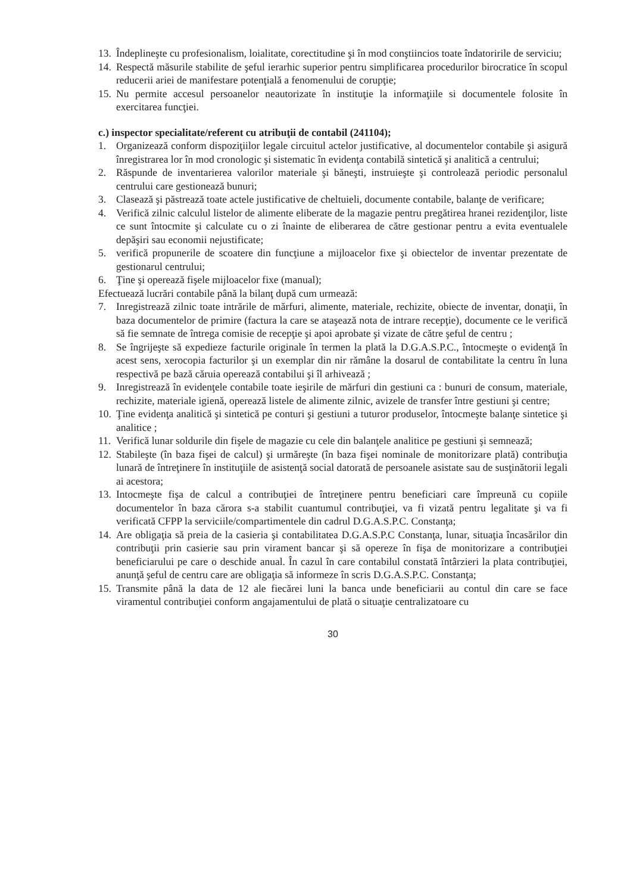13. Îndeplineşte cu profesionalism, loialitate, corectitudine şi în mod conştiincios toate îndatoririle de serviciu;
14. Respectă măsurile stabilite de şeful ierarhic superior pentru simplificarea procedurilor birocratice în scopul reducerii ariei de manifestare potenţială a fenomenului de corupţie;
15. Nu permite accesul persoanelor neautorizate în instituţie la informaţiile si documentele folosite în exercitarea funcţiei.
c.) inspector specialitate/referent cu atribuţii de contabil (241104);
1. Organizează conform dispoziţiilor legale circuitul actelor justificative, al documentelor contabile şi asigură înregistrarea lor în mod cronologic şi sistematic în evidenţa contabilă sintetică şi analitică a centrului;
2. Răspunde de inventarierea valorilor materiale şi băneşti, instruieşte şi controlează periodic personalul centrului care gestionează bunuri;
3. Clasează şi păstrează toate actele justificative de cheltuieli, documente contabile, balanţe de verificare;
4. Verifică zilnic calculul listelor de alimente eliberate de la magazie pentru pregătirea hranei rezidenţilor, liste ce sunt întocmite şi calculate cu o zi înainte de eliberarea de către gestionar pentru a evita eventualele depăşiri sau economii nejustificate;
5. verifică propunerile de scoatere din funcţiune a mijloacelor fixe şi obiectelor de inventar prezentate de gestionarul centrului;
6. Ţine şi operează fişele mijloacelor fixe (manual);
Efectuează lucrări contabile până la bilanţ după cum urmează:
7. Inregistrează zilnic toate intrările de mărfuri, alimente, materiale, rechizite, obiecte de inventar, donaţii, în baza documentelor de primire (factura la care se ataşează nota de intrare recepţie), documente ce le verifică să fie semnate de întrega comisie de recepţie şi apoi aprobate şi vizate de către şeful de centru ;
8. Se îngrijeşte să expedieze facturile originale în termen la plată la D.G.A.S.P.C., întocmeşte o evidenţă în acest sens, xerocopia facturilor şi un exemplar din nir rămâne la dosarul de contabilitate la centru în luna respectivă pe bază căruia operează contabilui şi îl arhivează ;
9. Inregistrează în evidenţele contabile toate ieşirile de mărfuri din gestiuni ca : bunuri de consum, materiale, rechizite, materiale igienă, operează listele de alimente zilnic, avizele de transfer între gestiuni şi centre;
10. Ţine evidenţa analitică şi sintetică pe conturi şi gestiuni a tuturor produselor, întocmeşte balanţe sintetice şi analitice ;
11. Verifică lunar soldurile din fişele de magazie cu cele din balanţele analitice pe gestiuni şi semnează;
12. Stabileşte (în baza fişei de calcul) şi urmăreşte (în baza fişei nominale de monitorizare plată) contribuţia lunară de întreţinere în instituţiile de asistenţă social datorată de persoanele asistate sau de susţinătorii legali ai acestora;
13. Intocmeşte fişa de calcul a contribuţiei de întreţinere pentru beneficiari care împreună cu copiile documentelor în baza cărora s-a stabilit cuantumul contribuţiei, va fi vizată pentru legalitate şi va fi verificată CFPP la serviciile/compartimentele din cadrul D.G.A.S.P.C. Constanţa;
14. Are obligaţia să preia de la casieria şi contabilitatea D.G.A.S.P.C Constanţa, lunar, situaţia încasărilor din contribuţii prin casierie sau prin virament bancar şi să opereze în fişa de monitorizare a contribuţiei beneficiarului pe care o deschide anual. În cazul în care contabilul constată întârzieri la plata contribuţiei, anunţă şeful de centru care are obligaţia să informeze în scris D.G.A.S.P.C. Constanţa;
15. Transmite până la data de 12 ale fiecărei luni la banca unde beneficiarii au contul din care se face viramentul contribuţiei conform angajamentului de plată o situaţie centralizatoare cu
30